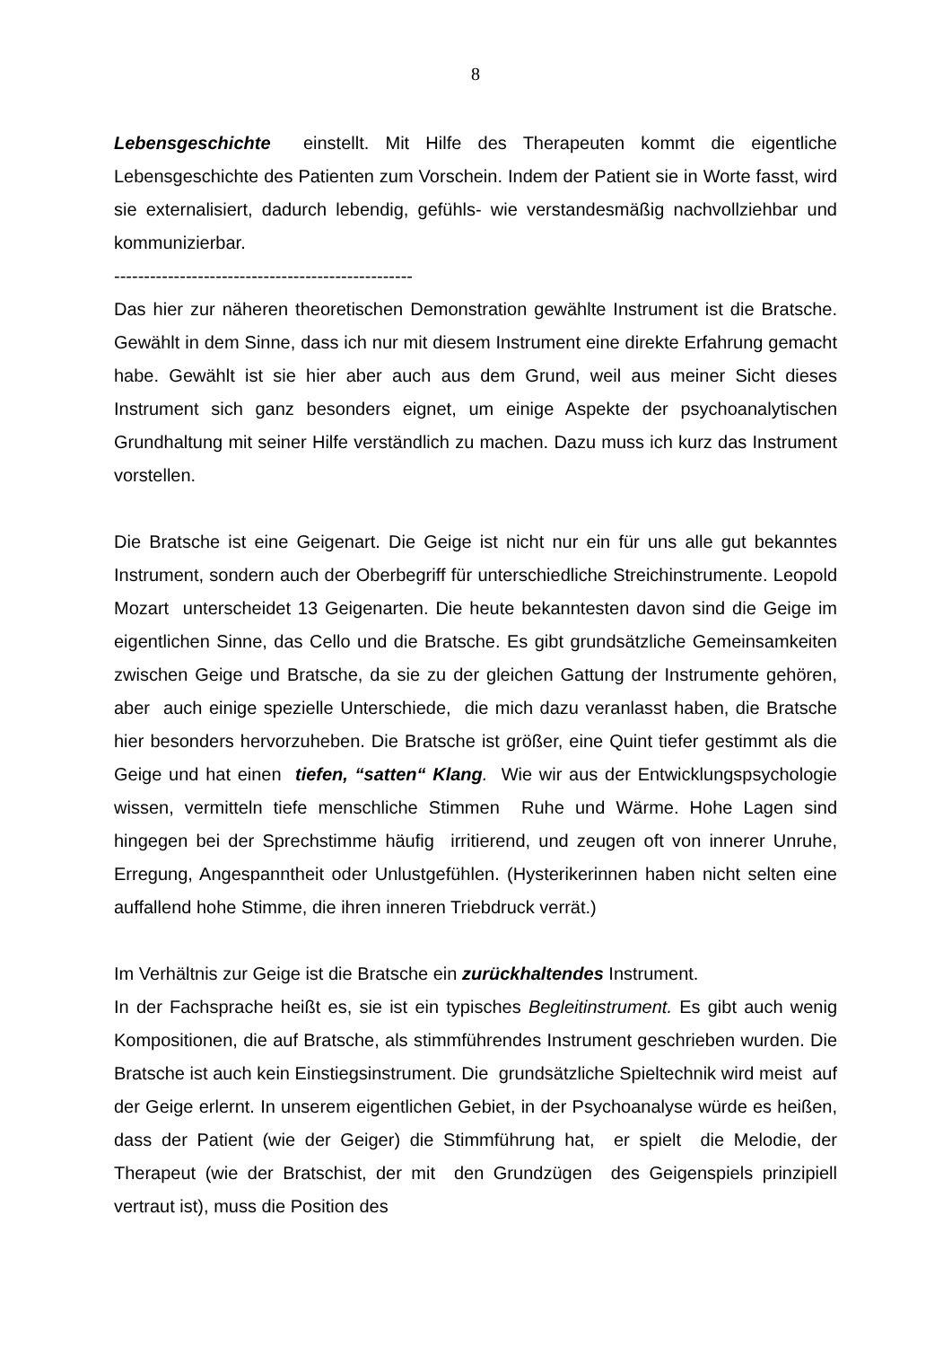8
Lebensgeschichte einstellt. Mit Hilfe des Therapeuten kommt die eigentliche Lebensgeschichte des Patienten zum Vorschein. Indem der Patient sie in Worte fasst, wird sie externalisiert, dadurch lebendig, gefühls- wie verstandesmäßig nachvollziehbar und kommunizierbar.
--------------------------------------------------
Das hier zur näheren theoretischen Demonstration gewählte Instrument ist die Bratsche. Gewählt in dem Sinne, dass ich nur mit diesem Instrument eine direkte Erfahrung gemacht habe. Gewählt ist sie hier aber auch aus dem Grund, weil aus meiner Sicht dieses Instrument sich ganz besonders eignet, um einige Aspekte der psychoanalytischen Grundhaltung mit seiner Hilfe verständlich zu machen. Dazu muss ich kurz das Instrument vorstellen.
Die Bratsche ist eine Geigenart. Die Geige ist nicht nur ein für uns alle gut bekanntes Instrument, sondern auch der Oberbegriff für unterschiedliche Streichinstrumente. Leopold Mozart unterscheidet 13 Geigenarten. Die heute bekanntesten davon sind die Geige im eigentlichen Sinne, das Cello und die Bratsche. Es gibt grundsätzliche Gemeinsamkeiten zwischen Geige und Bratsche, da sie zu der gleichen Gattung der Instrumente gehören, aber auch einige spezielle Unterschiede, die mich dazu veranlasst haben, die Bratsche hier besonders hervorzuheben. Die Bratsche ist größer, eine Quint tiefer gestimmt als die Geige und hat einen tiefen, “satten“ Klang. Wie wir aus der Entwicklungspsychologie wissen, vermitteln tiefe menschliche Stimmen Ruhe und Wärme. Hohe Lagen sind hingegen bei der Sprechstimme häufig irritierend, und zeugen oft von innerer Unruhe, Erregung, Angespanntheit oder Unlustgefühlen. (Hysterikerinnen haben nicht selten eine auffallend hohe Stimme, die ihren inneren Triebdruck verrät.)
Im Verhältnis zur Geige ist die Bratsche ein zurückhaltendes Instrument.
In der Fachsprache heißt es, sie ist ein typisches Begleitinstrument. Es gibt auch wenig Kompositionen, die auf Bratsche, als stimmführendes Instrument geschrieben wurden. Die Bratsche ist auch kein Einstiegsinstrument. Die grundsätzliche Spieltechnik wird meist auf der Geige erlernt. In unserem eigentlichen Gebiet, in der Psychoanalyse würde es heißen, dass der Patient (wie der Geiger) die Stimmführung hat, er spielt die Melodie, der Therapeut (wie der Bratschist, der mit den Grundzügen des Geigenspiels prinzipiell vertraut ist), muss die Position des